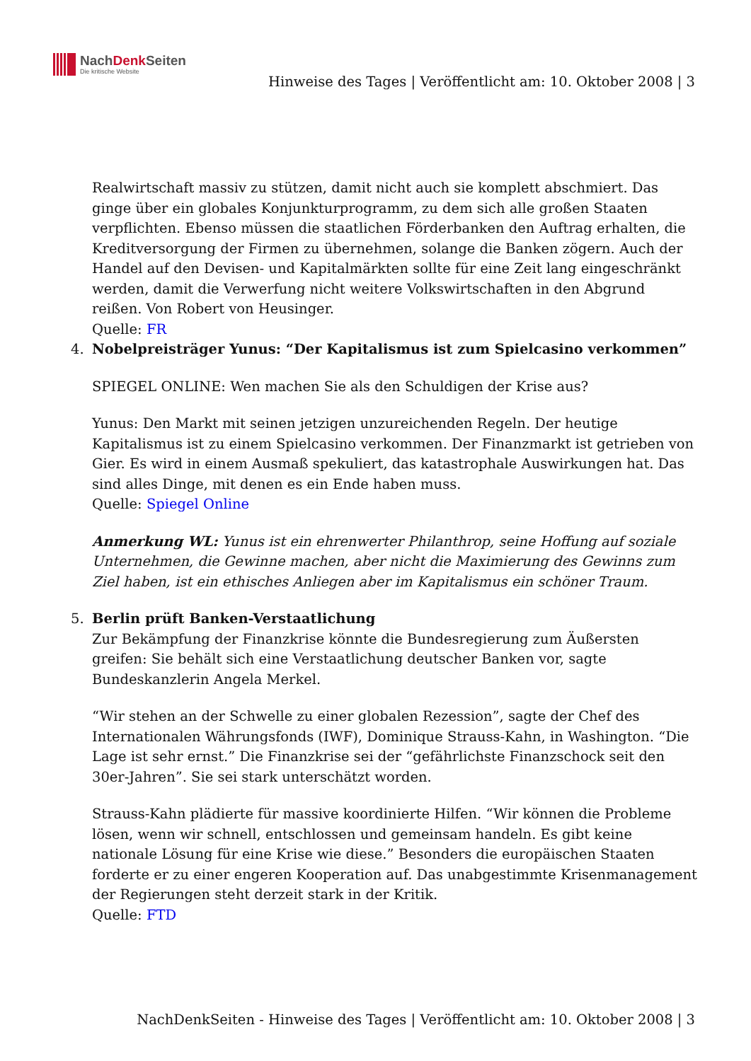NachDenk Seiten
Die kritische Website
Hinweise des Tages | Veröffentlicht am: 10. Oktober 2008 | 3
Realwirtschaft massiv zu stützen, damit nicht auch sie komplett abschmiert. Das ginge über ein globales Konjunkturprogramm, zu dem sich alle großen Staaten verpflichten. Ebenso müssen die staatlichen Förderbanken den Auftrag erhalten, die Kreditversorgung der Firmen zu übernehmen, solange die Banken zögern. Auch der Handel auf den Devisen- und Kapitalmärkten sollte für eine Zeit lang eingeschränkt werden, damit die Verwerfung nicht weitere Volkswirtschaften in den Abgrund reißen. Von Robert von Heusinger.
Quelle: FR
4.
Nobelpreisträger Yunus: “Der Kapitalismus ist zum Spielcasino verkommen”
SPIEGEL ONLINE: Wen machen Sie als den Schuldigen der Krise aus?
Yunus: Den Markt mit seinen jetzigen unzureichenden Regeln. Der heutige Kapitalismus ist zu einem Spielcasino verkommen. Der Finanzmarkt ist getrieben von Gier. Es wird in einem Ausmaß spekuliert, das katastrophale Auswirkungen hat. Das sind alles Dinge, mit denen es ein Ende haben muss.
Quelle: Spiegel Online
Anmerkung WL: Yunus ist ein ehrenwerter Philanthrop, seine Hoffung auf soziale Unternehmen, die Gewinne machen, aber nicht die Maximierung des Gewinns zum Ziel haben, ist ein ethisches Anliegen aber im Kapitalismus ein schöner Traum.
5.
Berlin prüft Banken-Verstaatlichung
Zur Bekämpfung der Finanzkrise könnte die Bundesregierung zum Äußersten greifen: Sie behält sich eine Verstaatlichung deutscher Banken vor, sagte Bundeskanzlerin Angela Merkel.
“Wir stehen an der Schwelle zu einer globalen Rezession”, sagte der Chef des Internationalen Währungsfonds (IWF), Dominique Strauss-Kahn, in Washington. “Die Lage ist sehr ernst.” Die Finanzkrise sei der “gefährlichste Finanzschock seit den 30er-Jahren”. Sie sei stark unterschätzt worden.
Strauss-Kahn plädierte für massive koordinierte Hilfen. “Wir können die Probleme lösen, wenn wir schnell, entschlossen und gemeinsam handeln. Es gibt keine nationale Lösung für eine Krise wie diese.” Besonders die europäischen Staaten forderte er zu einer engeren Kooperation auf. Das unabgestimmte Krisenmanagement der Regierungen steht derzeit stark in der Kritik.
Quelle: FTD
NachDenkSeiten - Hinweise des Tages | Veröffentlicht am: 10. Oktober 2008 | 3